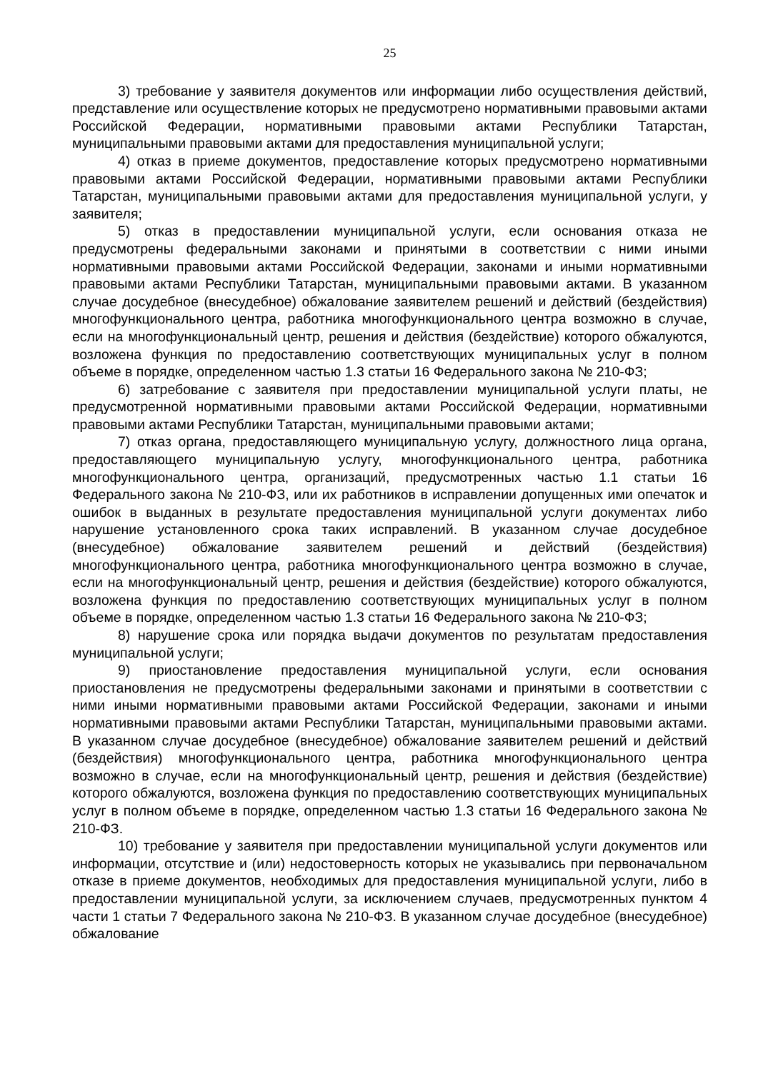25
3) требование у заявителя документов или информации либо осуществления действий, представление или осуществление которых не предусмотрено нормативными правовыми актами Российской Федерации, нормативными правовыми актами Республики Татарстан, муниципальными правовыми актами для предоставления муниципальной услуги;
4) отказ в приеме документов, предоставление которых предусмотрено нормативными правовыми актами Российской Федерации, нормативными правовыми актами Республики Татарстан, муниципальными правовыми актами для предоставления муниципальной услуги, у заявителя;
5) отказ в предоставлении муниципальной услуги, если основания отказа не предусмотрены федеральными законами и принятыми в соответствии с ними иными нормативными правовыми актами Российской Федерации, законами и иными нормативными правовыми актами Республики Татарстан, муниципальными правовыми актами. В указанном случае досудебное (внесудебное) обжалование заявителем решений и действий (бездействия) многофункционального центра, работника многофункционального центра возможно в случае, если на многофункциональный центр, решения и действия (бездействие) которого обжалуются, возложена функция по предоставлению соответствующих муниципальных услуг в полном объеме в порядке, определенном частью 1.3 статьи 16 Федерального закона № 210-ФЗ;
6) затребование с заявителя при предоставлении муниципальной услуги платы, не предусмотренной нормативными правовыми актами Российской Федерации, нормативными правовыми актами Республики Татарстан, муниципальными правовыми актами;
7) отказ органа, предоставляющего муниципальную услугу, должностного лица органа, предоставляющего муниципальную услугу, многофункционального центра, работника многофункционального центра, организаций, предусмотренных частью 1.1 статьи 16 Федерального закона № 210-ФЗ, или их работников в исправлении допущенных ими опечаток и ошибок в выданных в результате предоставления муниципальной услуги документах либо нарушение установленного срока таких исправлений. В указанном случае досудебное (внесудебное) обжалование заявителем решений и действий (бездействия) многофункционального центра, работника многофункционального центра возможно в случае, если на многофункциональный центр, решения и действия (бездействие) которого обжалуются, возложена функция по предоставлению соответствующих муниципальных услуг в полном объеме в порядке, определенном частью 1.3 статьи 16 Федерального закона № 210-ФЗ;
8) нарушение срока или порядка выдачи документов по результатам предоставления муниципальной услуги;
9) приостановление предоставления муниципальной услуги, если основания приостановления не предусмотрены федеральными законами и принятыми в соответствии с ними иными нормативными правовыми актами Российской Федерации, законами и иными нормативными правовыми актами Республики Татарстан, муниципальными правовыми актами. В указанном случае досудебное (внесудебное) обжалование заявителем решений и действий (бездействия) многофункционального центра, работника многофункционального центра возможно в случае, если на многофункциональный центр, решения и действия (бездействие) которого обжалуются, возложена функция по предоставлению соответствующих муниципальных услуг в полном объеме в порядке, определенном частью 1.3 статьи 16 Федерального закона № 210-ФЗ.
10) требование у заявителя при предоставлении муниципальной услуги документов или информации, отсутствие и (или) недостоверность которых не указывались при первоначальном отказе в приеме документов, необходимых для предоставления муниципальной услуги, либо в предоставлении муниципальной услуги, за исключением случаев, предусмотренных пунктом 4 части 1 статьи 7 Федерального закона № 210-ФЗ. В указанном случае досудебное (внесудебное) обжалование